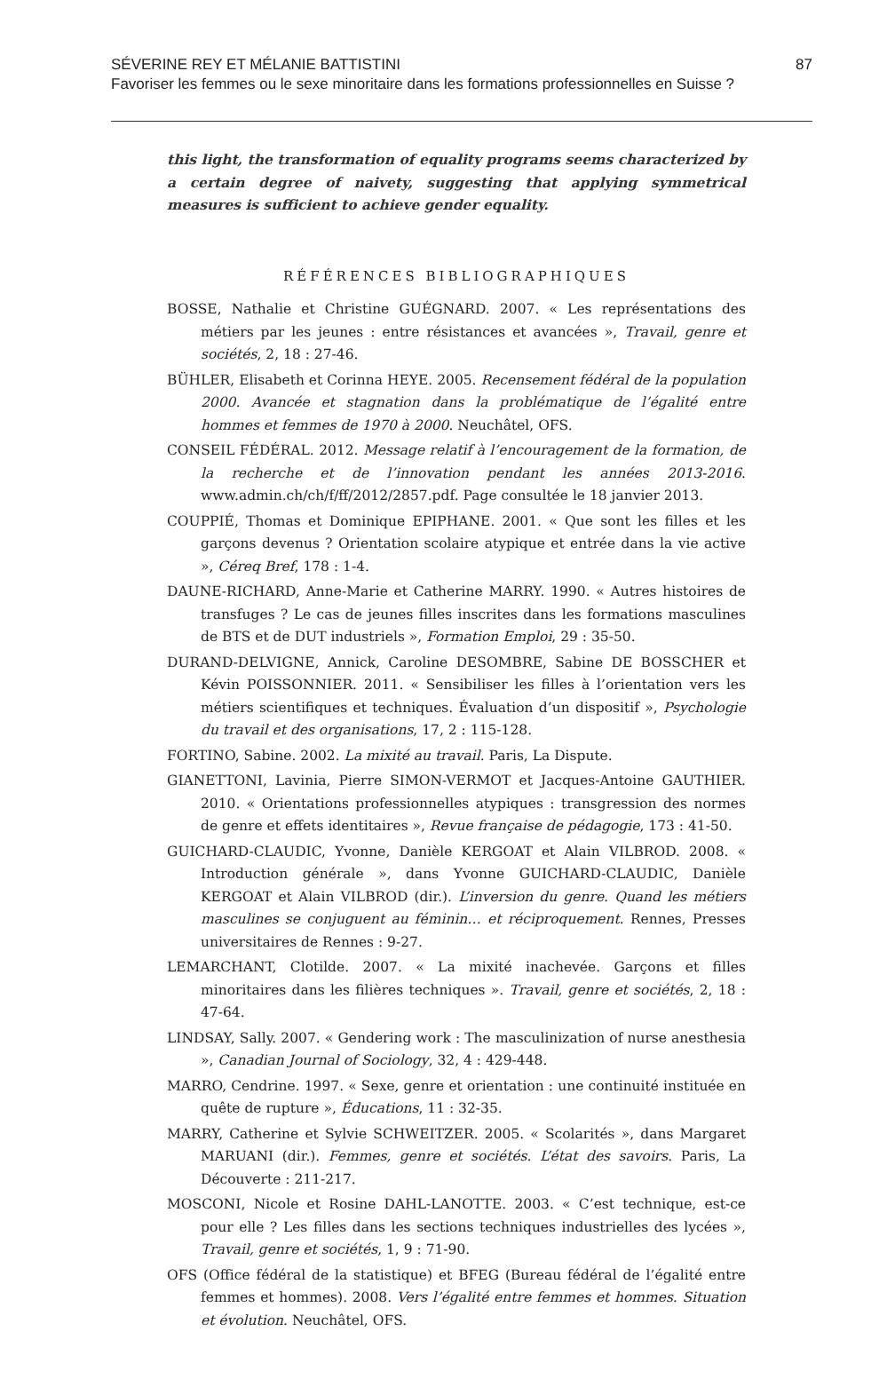SÉVERINE REY ET MÉLANIE BATTISTINI 87
Favoriser les femmes ou le sexe minoritaire dans les formations professionnelles en Suisse ?
this light, the transformation of equality programs seems characterized by a certain degree of naivety, suggesting that applying symmetrical measures is sufficient to achieve gender equality.
RÉFÉRENCES BIBLIOGRAPHIQUES
BOSSE, Nathalie et Christine GUÉGNARD. 2007. « Les représentations des métiers par les jeunes : entre résistances et avancées », Travail, genre et sociétés, 2, 18 : 27-46.
BÜHLER, Elisabeth et Corinna HEYE. 2005. Recensement fédéral de la population 2000. Avancée et stagnation dans la problématique de l’égalité entre hommes et femmes de 1970 à 2000. Neuchâtel, OFS.
CONSEIL FÉDÉRAL. 2012. Message relatif à l’encouragement de la formation, de la recherche et de l’innovation pendant les années 2013-2016. www.admin.ch/ch/f/ff/2012/2857.pdf. Page consultée le 18 janvier 2013.
COUPPIÉ, Thomas et Dominique EPIPHANE. 2001. « Que sont les filles et les garçons devenus ? Orientation scolaire atypique et entrée dans la vie active », Céreq Bref, 178 : 1-4.
DAUNE-RICHARD, Anne-Marie et Catherine MARRY. 1990. « Autres histoires de transfuges ? Le cas de jeunes filles inscrites dans les formations masculines de BTS et de DUT industriels », Formation Emploi, 29 : 35-50.
DURAND-DELVIGNE, Annick, Caroline DESOMBRE, Sabine DE BOSSCHER et Kévin POISSONNIER. 2011. « Sensibiliser les filles à l’orientation vers les métiers scientifiques et techniques. Évaluation d’un dispositif », Psychologie du travail et des organisations, 17, 2 : 115-128.
FORTINO, Sabine. 2002. La mixité au travail. Paris, La Dispute.
GIANETTONI, Lavinia, Pierre SIMON-VERMOT et Jacques-Antoine GAUTHIER. 2010. « Orientations professionnelles atypiques : transgression des normes de genre et effets identitaires », Revue française de pédagogie, 173 : 41-50.
GUICHARD-CLAUDIC, Yvonne, Danièle KERGOAT et Alain VILBROD. 2008. « Introduction générale », dans Yvonne GUICHARD-CLAUDIC, Danièle KERGOAT et Alain VILBROD (dir.). L’inversion du genre. Quand les métiers masculines se conjuguent au féminin… et réciproquement. Rennes, Presses universitaires de Rennes : 9-27.
LEMARCHANT, Clotilde. 2007. « La mixité inachevée. Garçons et filles minoritaires dans les filières techniques ». Travail, genre et sociétés, 2, 18 : 47-64.
LINDSAY, Sally. 2007. « Gendering work : The masculinization of nurse anesthesia », Canadian Journal of Sociology, 32, 4 : 429-448.
MARRO, Cendrine. 1997. « Sexe, genre et orientation : une continuité instituée en quête de rupture », Éducations, 11 : 32-35.
MARRY, Catherine et Sylvie SCHWEITZER. 2005. « Scolarités », dans Margaret MARUANI (dir.). Femmes, genre et sociétés. L’état des savoirs. Paris, La Découverte : 211-217.
MOSCONI, Nicole et Rosine DAHL-LANOTTE. 2003. « C’est technique, est-ce pour elle ? Les filles dans les sections techniques industrielles des lycées », Travail, genre et sociétés, 1, 9 : 71-90.
OFS (Office fédéral de la statistique) et BFEG (Bureau fédéral de l’égalité entre femmes et hommes). 2008. Vers l’égalité entre femmes et hommes. Situation et évolution. Neuchâtel, OFS.